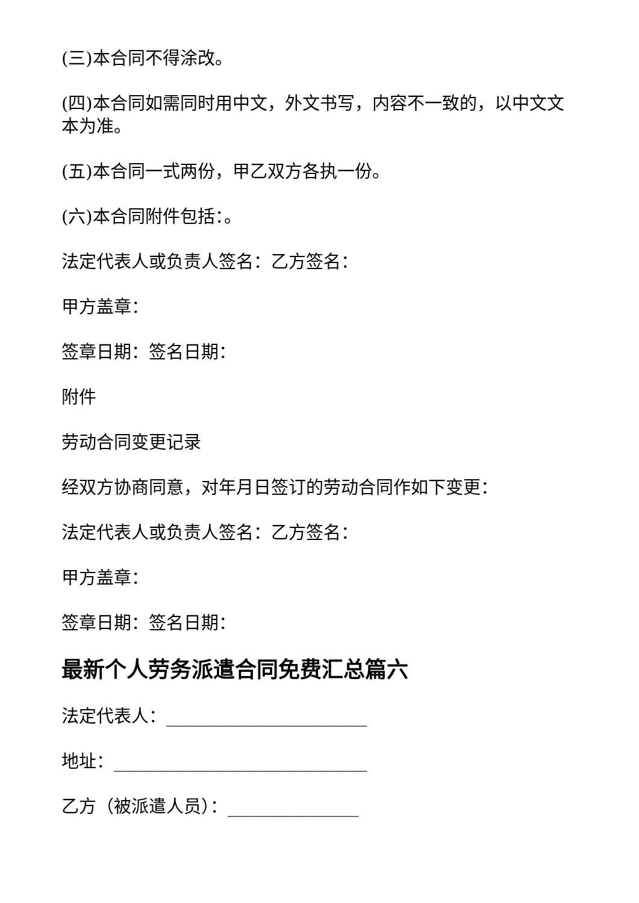(三)本合同不得涂改。
(四)本合同如需同时用中文，外文书写，内容不一致的，以中文文本为准。
(五)本合同一式两份，甲乙双方各执一份。
(六)本合同附件包括：。
法定代表人或负责人签名：乙方签名：
甲方盖章：
签章日期：签名日期：
附件
劳动合同变更记录
经双方协商同意，对年月日签订的劳动合同作如下变更：
法定代表人或负责人签名：乙方签名：
甲方盖章：
签章日期：签名日期：
最新个人劳务派遣合同免费汇总篇六
法定代表人：_______________________
地址：_____________________________
乙方（被派遣人员）：_______________